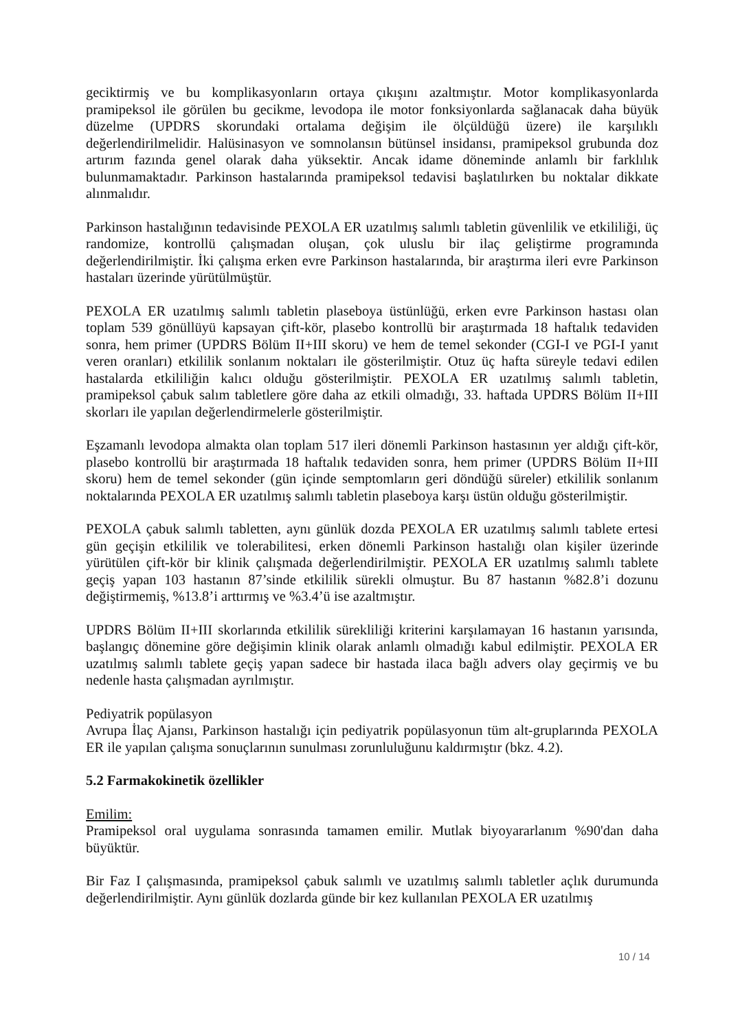geciktirmiş ve bu komplikasyonların ortaya çıkışını azaltmıştır. Motor komplikasyonlarda pramipeksol ile görülen bu gecikme, levodopa ile motor fonksiyonlarda sağlanacak daha büyük düzelme (UPDRS skorundaki ortalama değişim ile ölçüldüğü üzere) ile karşılıklı değerlendirilmelidir. Halüsinasyon ve somnolansın bütünsel insidansı, pramipeksol grubunda doz artırım fazında genel olarak daha yüksektir. Ancak idame döneminde anlamlı bir farklılık bulunmamaktadır. Parkinson hastalarında pramipeksol tedavisi başlatılırken bu noktalar dikkate alınmalıdır.
Parkinson hastalığının tedavisinde PEXOLA ER uzatılmış salımlı tabletin güvenlilik ve etkililiği, üç randomize, kontrollü çalışmadan oluşan, çok uluslu bir ilaç geliştirme programında değerlendirilmiştir. İki çalışma erken evre Parkinson hastalarında, bir araştırma ileri evre Parkinson hastaları üzerinde yürütülmüştür.
PEXOLA ER uzatılmış salımlı tabletin plaseboya üstünlüğü, erken evre Parkinson hastası olan toplam 539 gönüllüyü kapsayan çift-kör, plasebo kontrollü bir araştırmada 18 haftalık tedaviden sonra, hem primer (UPDRS Bölüm II+III skoru) ve hem de temel sekonder (CGI-I ve PGI-I yanıt veren oranları) etkililik sonlanım noktaları ile gösterilmiştir. Otuz üç hafta süreyle tedavi edilen hastalarda etkililiğin kalıcı olduğu gösterilmiştir. PEXOLA ER uzatılmış salımlı tabletin, pramipeksol çabuk salım tabletlere göre daha az etkili olmadığı, 33. haftada UPDRS Bölüm II+III skorları ile yapılan değerlendirmelerle gösterilmiştir.
Eşzamanlı levodopa almakta olan toplam 517 ileri dönemli Parkinson hastasının yer aldığı çift-kör, plasebo kontrollü bir araştırmada 18 haftalık tedaviden sonra, hem primer (UPDRS Bölüm II+III skoru) hem de temel sekonder (gün içinde semptomların geri döndüğü süreler) etkililik sonlanım noktalarında PEXOLA ER uzatılmış salımlı tabletin plaseboya karşı üstün olduğu gösterilmiştir.
PEXOLA çabuk salımlı tabletten, aynı günlük dozda PEXOLA ER uzatılmış salımlı tablete ertesi gün geçişin etkililik ve tolerabilitesi, erken dönemli Parkinson hastalığı olan kişiler üzerinde yürütülen çift-kör bir klinik çalışmada değerlendirilmiştir. PEXOLA ER uzatılmış salımlı tablete geçiş yapan 103 hastanın 87’sinde etkililik sürekli olmuştur. Bu 87 hastanın %82.8’i dozunu değiştirmemiş, %13.8’i arttırmış ve %3.4’ü ise azaltmıştır.
UPDRS Bölüm II+III skorlarında etkililik sürekliliği kriterini karşılamayan 16 hastanın yarısında, başlangıç dönemine göre değişimin klinik olarak anlamlı olmadığı kabul edilmiştir. PEXOLA ER uzatılmış salımlı tablete geçiş yapan sadece bir hastada ilaca bağlı advers olay geçirmiş ve bu nedenle hasta çalışmadan ayrılmıştır.
Pediyatrik popülasyon
Avrupa İlaç Ajansı, Parkinson hastalığı için pediyatrik popülasyonun tüm alt-gruplarında PEXOLA ER ile yapılan çalışma sonuçlarının sunulması zorunluluğunu kaldırmıştır (bkz. 4.2).
5.2 Farmakokinetik özellikler
Emilim:
Pramipeksol oral uygulama sonrasında tamamen emilir. Mutlak biyoyararlanım %90'dan daha büyüktür.
Bir Faz I çalışmasında, pramipeksol çabuk salımlı ve uzatılmış salımlı tabletler açlık durumunda değerlendirilmiştir. Aynı günlük dozlarda günde bir kez kullanılan PEXOLA ER uzatılmış
10 / 14